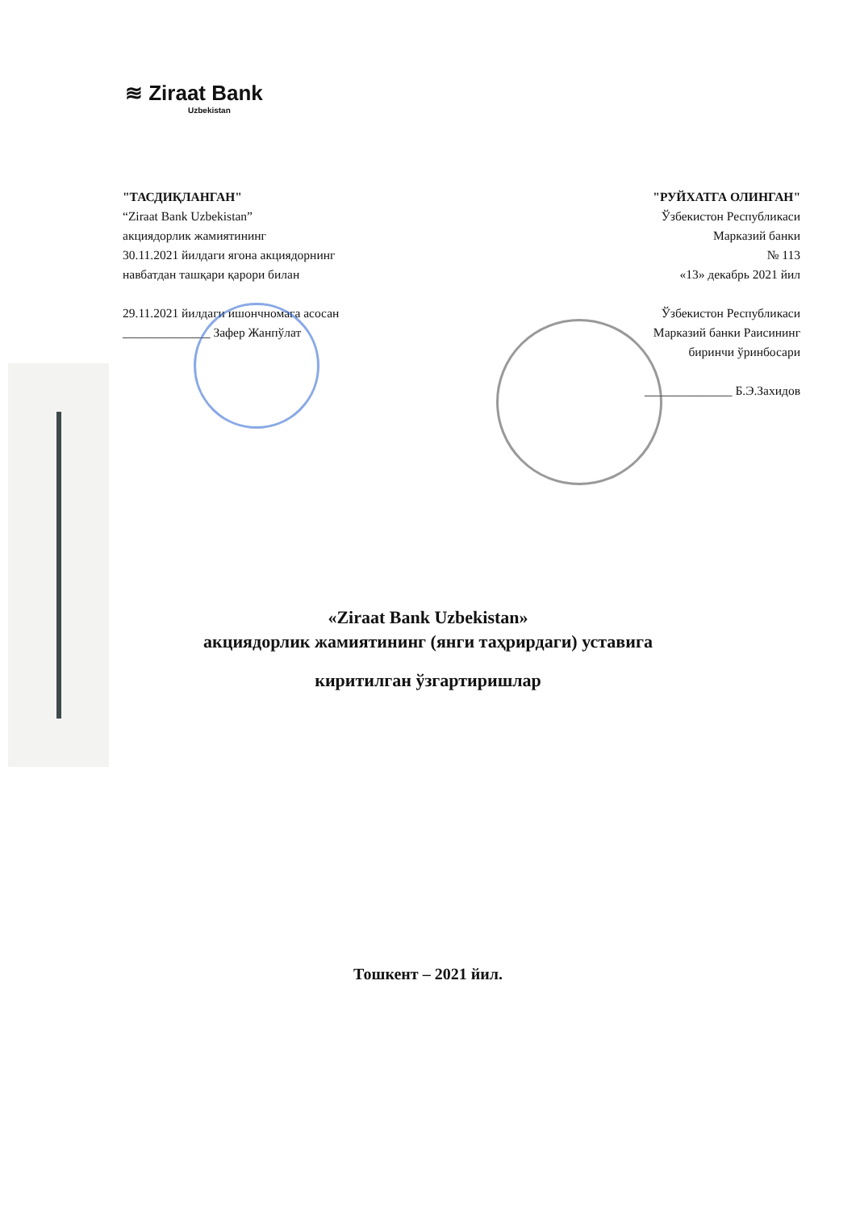≋ Ziraat Bank
Uzbekistan
"ТАСДИҚЛАНГАН"
“Ziraat Bank Uzbekistan”
акциядорлик жамиятининг
30.11.2021 йилдаги ягона акциядорнинг
навбатдан ташқари қарори билан
29.11.2021 йилдаги ишончномага асосан
______________ Зафер Жанпўлат
"РУЙХАТГА ОЛИНГАН"
Ўзбекистон Республикаси
Марказий банки
№ 113
«13» декабрь 2021 йил
Ўзбекистон Республикаси
Марказий банки Раисининг
биринчи ўринбосари
______________ Б.Э.Захидов
«Ziraat Bank Uzbekistan»
акциядорлик жамиятининг (янги таҳрирдаги) уставига
киритилган ўзгартиришлар
Тошкент – 2021 йил.